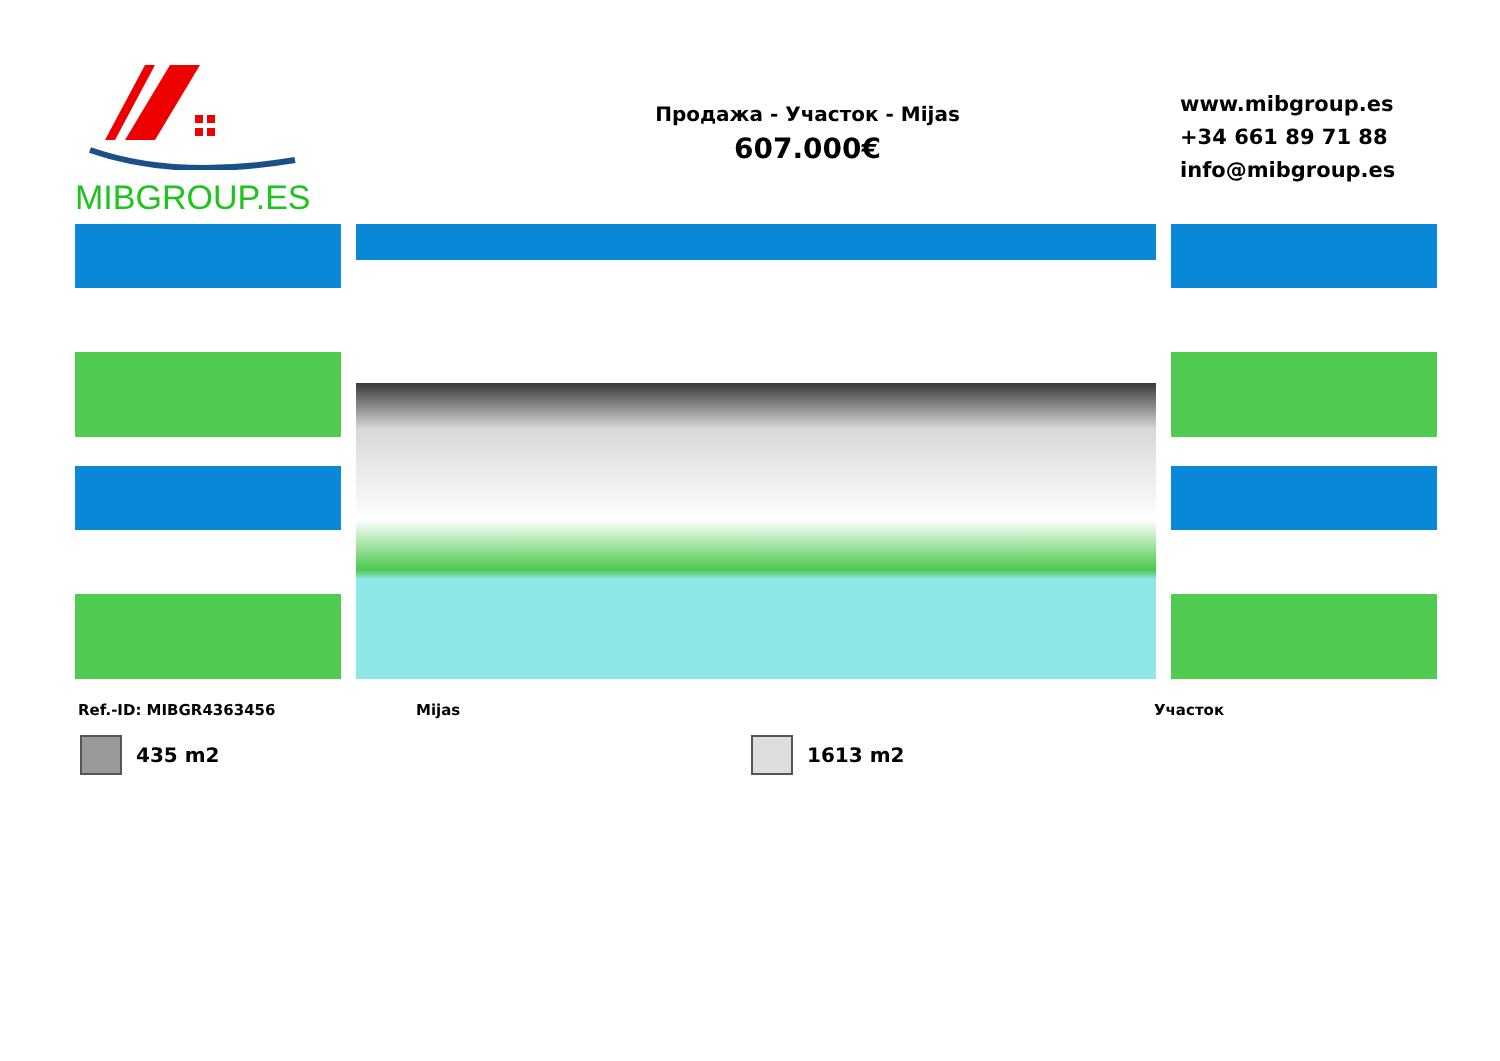MIBGROUP.ES
Продажа - Участок - Mijas
607.000€
www.mibgroup.es
+34 661 89 71 88
info@mibgroup.es
Ref.-ID: MIBGR4363456 Mijas Участок
435 m2 1613 m2